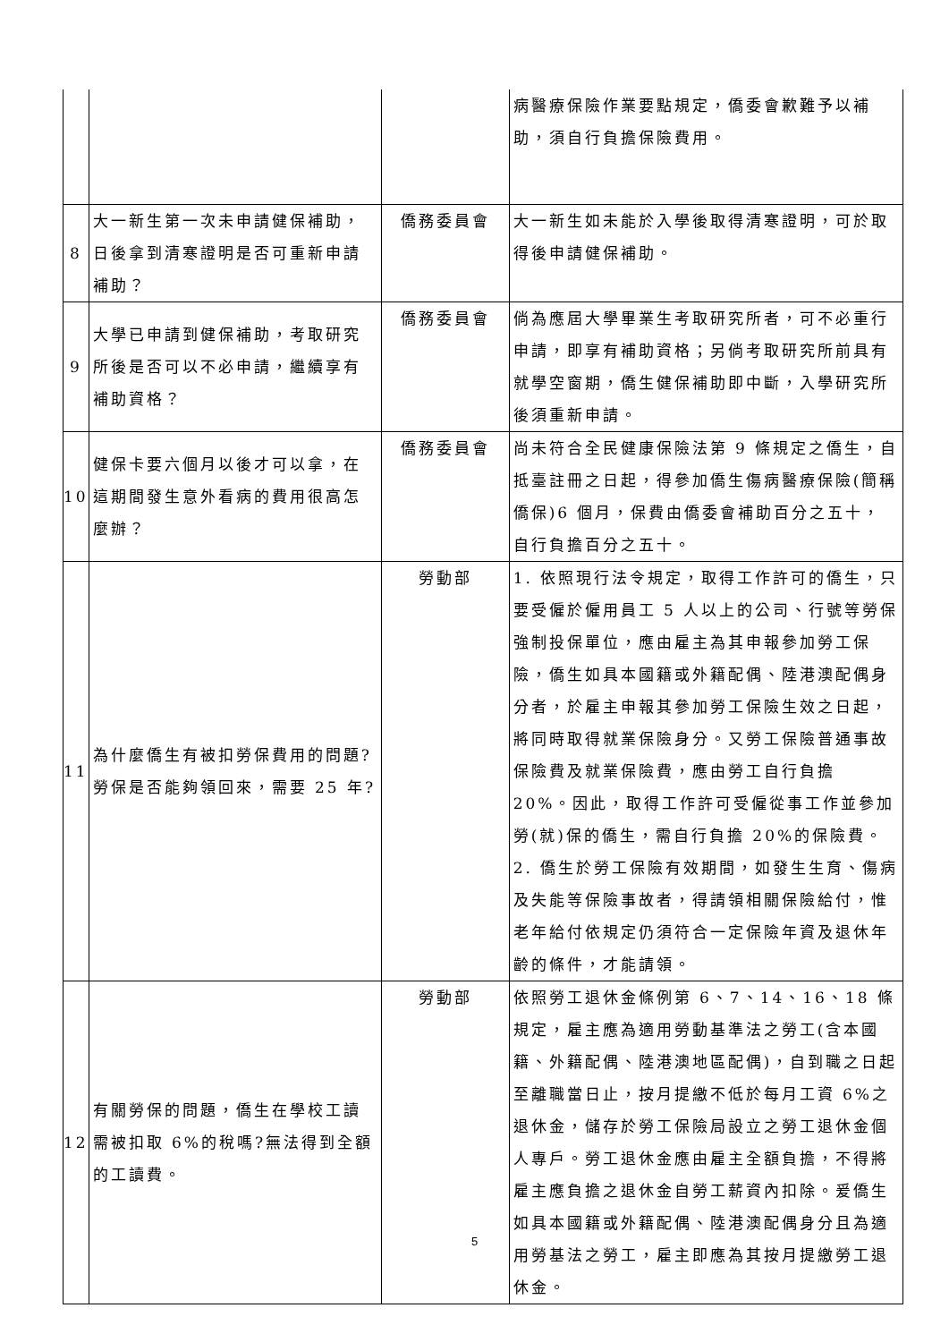| | | | 病醫療保險作業要點規定，僑委會歉難予以補助，須自行負擔保險費用。 |
| 8 | 大一新生第一次未申請健保補助，日後拿到清寒證明是否可重新申請補助？ | 僑務委員會 | 大一新生如未能於入學後取得清寒證明，可於取得後申請健保補助。 |
| 9 | 大學已申請到健保補助，考取研究所後是否可以不必申請，繼續享有補助資格？ | 僑務委員會 | 倘為應屆大學畢業生考取研究所者，可不必重行申請，即享有補助資格；另倘考取研究所前具有就學空窗期，僑生健保補助即中斷，入學研究所後須重新申請。 |
| 10 | 健保卡要六個月以後才可以拿，在這期間發生意外看病的費用很高怎麼辦？ | 僑務委員會 | 尚未符合全民健康保險法第 9 條規定之僑生，自抵臺註冊之日起，得參加僑生傷病醫療保險(簡稱僑保)6 個月，保費由僑委會補助百分之五十，自行負擔百分之五十。 |
| 11 | 為什麼僑生有被扣勞保費用的問題?勞保是否能夠領回來，需要 25 年? | 勞動部 | 1. 依照現行法令規定，取得工作許可的僑生，只要受僱於僱用員工 5 人以上的公司、行號等勞保強制投保單位，應由雇主為其申報參加勞工保險，僑生如具本國籍或外籍配偶、陸港澳配偶身分者，於雇主申報其參加勞工保險生效之日起，將同時取得就業保險身分。又勞工保險普通事故保險費及就業保險費，應由勞工自行負擔 20%。因此，取得工作許可受僱從事工作並參加勞(就)保的僑生，需自行負擔 20%的保險費。 2. 僑生於勞工保險有效期間，如發生生育、傷病及失能等保險事故者，得請領相關保險給付，惟老年給付依規定仍須符合一定保險年資及退休年齡的條件，才能請領。 |
| 12 | 有關勞保的問題，僑生在學校工讀需被扣取 6%的稅嗎?無法得到全額的工讀費。 | 勞動部 | 依照勞工退休金條例第 6、7、14、16、18 條規定，雇主應為適用勞動基準法之勞工(含本國籍、外籍配偶、陸港澳地區配偶)，自到職之日起至離職當日止，按月提繳不低於每月工資 6%之退休金，儲存於勞工保險局設立之勞工退休金個人專戶。勞工退休金應由雇主全額負擔，不得將雇主應負擔之退休金自勞工薪資內扣除。爰僑生如具本國籍或外籍配偶、陸港澳配偶身分且為適用勞基法之勞工，雇主即應為其按月提繳勞工退休金。 |
5